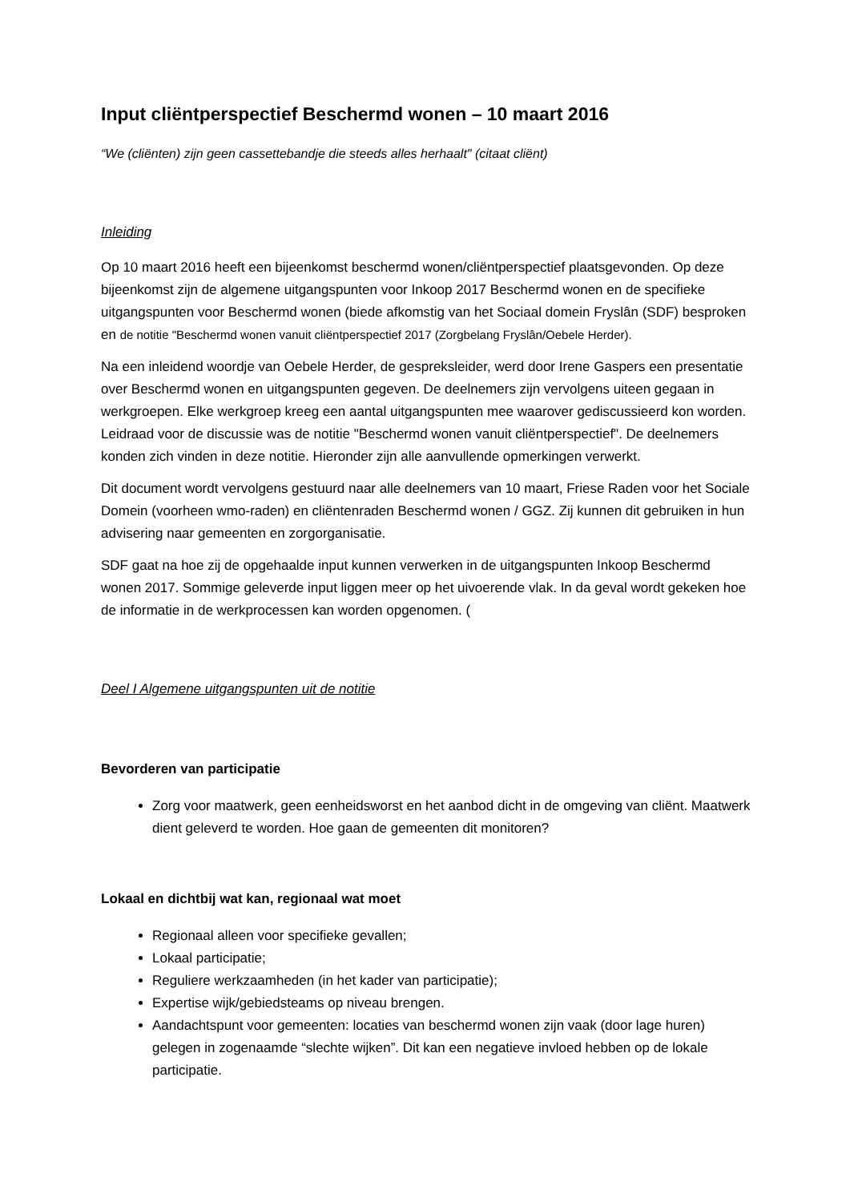Input cliëntperspectief Beschermd wonen – 10 maart 2016
“We (cliënten) zijn geen cassettebandje die steeds alles herhaalt" (citaat cliënt)
Inleiding
Op 10 maart 2016 heeft een bijeenkomst beschermd wonen/cliëntperspectief plaatsgevonden. Op deze bijeenkomst zijn de algemene uitgangspunten voor Inkoop 2017 Beschermd wonen en de specifieke uitgangspunten voor Beschermd wonen (biede afkomstig van het Sociaal domein Fryslân (SDF) besproken en de notitie "Beschermd wonen vanuit cliëntperspectief 2017 (Zorgbelang Fryslân/Oebele Herder).
Na een inleidend woordje van Oebele Herder, de gespreksleider, werd door Irene Gaspers een presentatie over Beschermd wonen en uitgangspunten gegeven. De deelnemers zijn vervolgens uiteen gegaan in werkgroepen. Elke werkgroep kreeg een aantal uitgangspunten mee waarover gediscussieerd kon worden. Leidraad voor de discussie was de notitie "Beschermd wonen vanuit cliëntperspectief". De deelnemers konden zich vinden in deze notitie. Hieronder zijn alle aanvullende opmerkingen verwerkt.
Dit document wordt vervolgens gestuurd naar alle deelnemers van 10 maart, Friese Raden voor het Sociale Domein (voorheen wmo-raden) en cliëntenraden Beschermd wonen / GGZ. Zij kunnen dit gebruiken in hun advisering naar gemeenten en zorgorganisatie.
SDF gaat na hoe zij de opgehaalde input kunnen verwerken in de uitgangspunten Inkoop Beschermd wonen 2017. Sommige geleverde input liggen meer op het uivoerende vlak. In da geval wordt gekeken hoe de informatie in de werkprocessen kan worden opgenomen. (
Deel I Algemene uitgangspunten uit de notitie
Bevorderen van participatie
Zorg voor maatwerk, geen eenheidsworst en het aanbod dicht in de omgeving van cliënt. Maatwerk dient geleverd te worden. Hoe gaan de gemeenten dit monitoren?
Lokaal en dichtbij wat kan, regionaal wat moet
Regionaal alleen voor specifieke gevallen;
Lokaal participatie;
Reguliere werkzaamheden (in het kader van participatie);
Expertise wijk/gebiedsteams op niveau brengen.
Aandachtspunt voor gemeenten: locaties van beschermd wonen zijn vaak (door lage huren) gelegen in zogenaamde “slechte wijken”. Dit kan een negatieve invloed hebben op de lokale participatie.